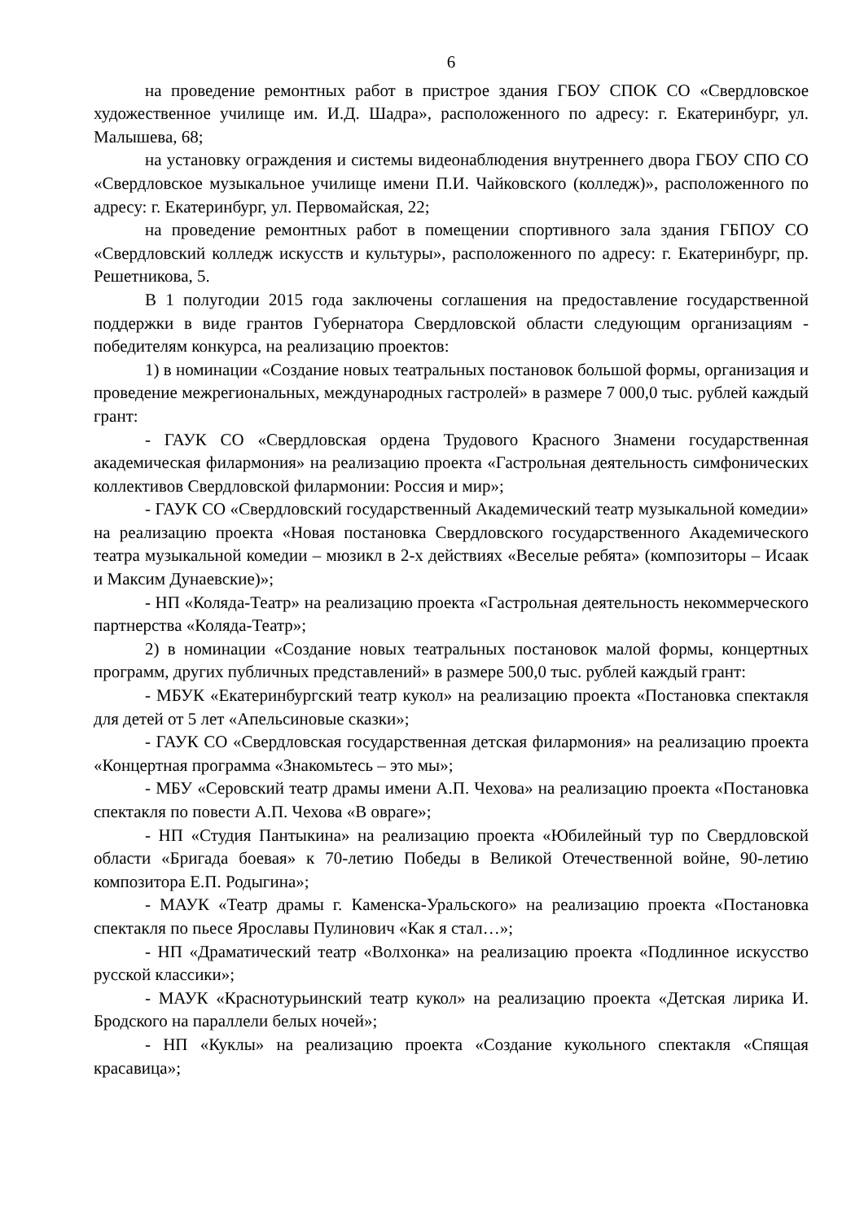6
на проведение ремонтных работ в пристрое здания ГБОУ СПОК СО «Свердловское художественное училище им. И.Д. Шадра», расположенного по адресу: г. Екатеринбург, ул. Малышева, 68;
на установку ограждения и системы видеонаблюдения внутреннего двора ГБОУ СПО СО «Свердловское музыкальное училище имени П.И. Чайковского (колледж)», расположенного по адресу: г. Екатеринбург, ул. Первомайская, 22;
на проведение ремонтных работ в помещении спортивного зала здания ГБПОУ СО «Свердловский колледж искусств и культуры», расположенного по адресу: г. Екатеринбург, пр. Решетникова, 5.
В 1 полугодии 2015 года заключены соглашения на предоставление государственной поддержки в виде грантов Губернатора Свердловской области следующим организациям - победителям конкурса, на реализацию проектов:
1) в номинации «Создание новых театральных постановок большой формы, организация и проведение межрегиональных, международных гастролей» в размере 7 000,0 тыс. рублей каждый грант:
- ГАУК СО «Свердловская ордена Трудового Красного Знамени государственная академическая филармония» на реализацию проекта «Гастрольная деятельность симфонических коллективов Свердловской филармонии: Россия и мир»;
- ГАУК СО «Свердловский государственный Академический театр музыкальной комедии» на реализацию проекта «Новая постановка Свердловского государственного Академического театра музыкальной комедии – мюзикл в 2-х действиях «Веселые ребята» (композиторы – Исаак и Максим Дунаевские)»;
- НП «Коляда-Театр» на реализацию проекта «Гастрольная деятельность некоммерческого партнерства «Коляда-Театр»;
2) в номинации «Создание новых театральных постановок малой формы, концертных программ, других публичных представлений» в размере 500,0 тыс. рублей каждый грант:
- МБУК «Екатеринбургский театр кукол» на реализацию проекта «Постановка спектакля для детей от 5 лет «Апельсиновые сказки»;
- ГАУК СО «Свердловская государственная детская филармония» на реализацию проекта «Концертная программа «Знакомьтесь – это мы»;
- МБУ «Серовский театр драмы имени А.П. Чехова» на реализацию проекта «Постановка спектакля по повести А.П. Чехова «В овраге»;
- НП «Студия Пантыкина» на реализацию проекта «Юбилейный тур по Свердловской области «Бригада боевая» к 70-летию Победы в Великой Отечественной войне, 90-летию композитора Е.П. Родыгина»;
- МАУК «Театр драмы г. Каменска-Уральского» на реализацию проекта «Постановка спектакля по пьесе Ярославы Пулинович «Как я стал…»;
- НП «Драматический театр «Волхонка» на реализацию проекта «Подлинное искусство русской классики»;
- МАУК «Краснотурьинский театр кукол» на реализацию проекта «Детская лирика И. Бродского на параллели белых ночей»;
- НП «Куклы» на реализацию проекта «Создание кукольного спектакля «Спящая красавица»;